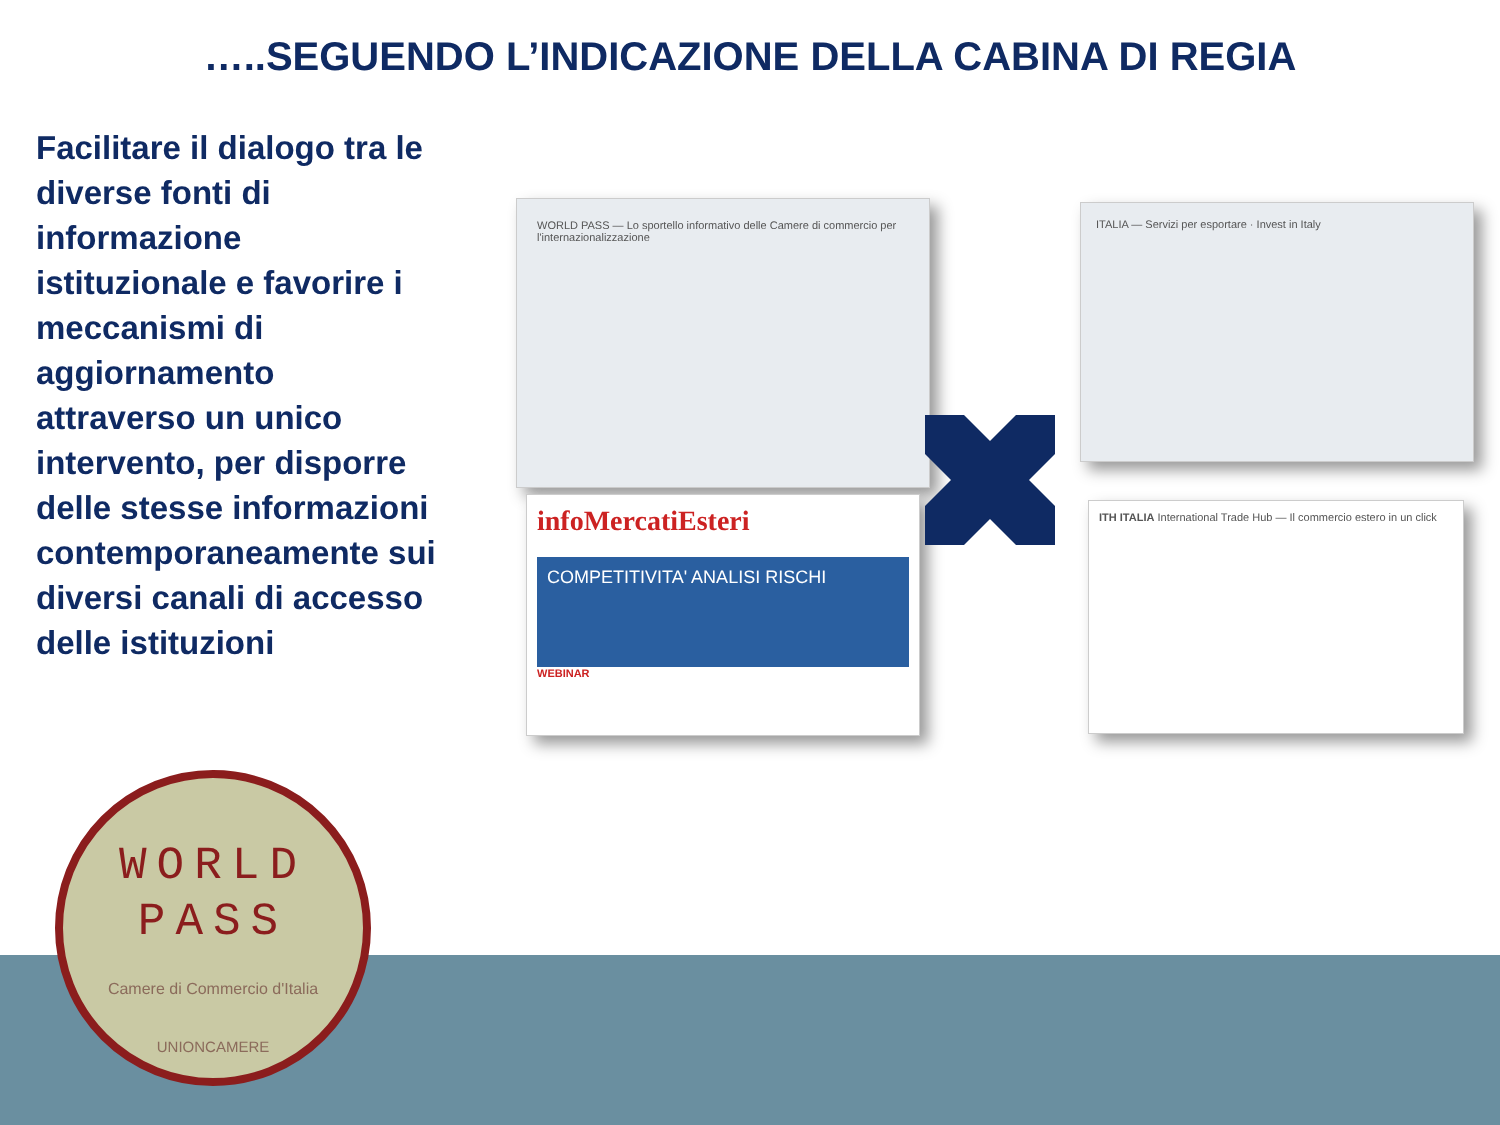…..SEGUENDO L’INDICAZIONE DELLA CABINA DI REGIA
Facilitare il dialogo tra le diverse fonti di informazione istituzionale e favorire i meccanismi di aggiornamento attraverso un unico intervento, per disporre delle stesse informazioni contemporaneamente sui diversi canali di accesso delle istituzioni
WORLD PASS — Lo sportello informativo delle Camere di commercio per l'internazionalizzazione
ITALIA — Servizi per esportare · Invest in Italy
infoMercatiEsteri
COMPETITIVITA' ANALISI RISCHI
WEBINAR
ITH ITALIA International Trade Hub — Il commercio estero in un click
WORLD
PASS
Camere di Commercio d'Italia
UNIONCAMERE